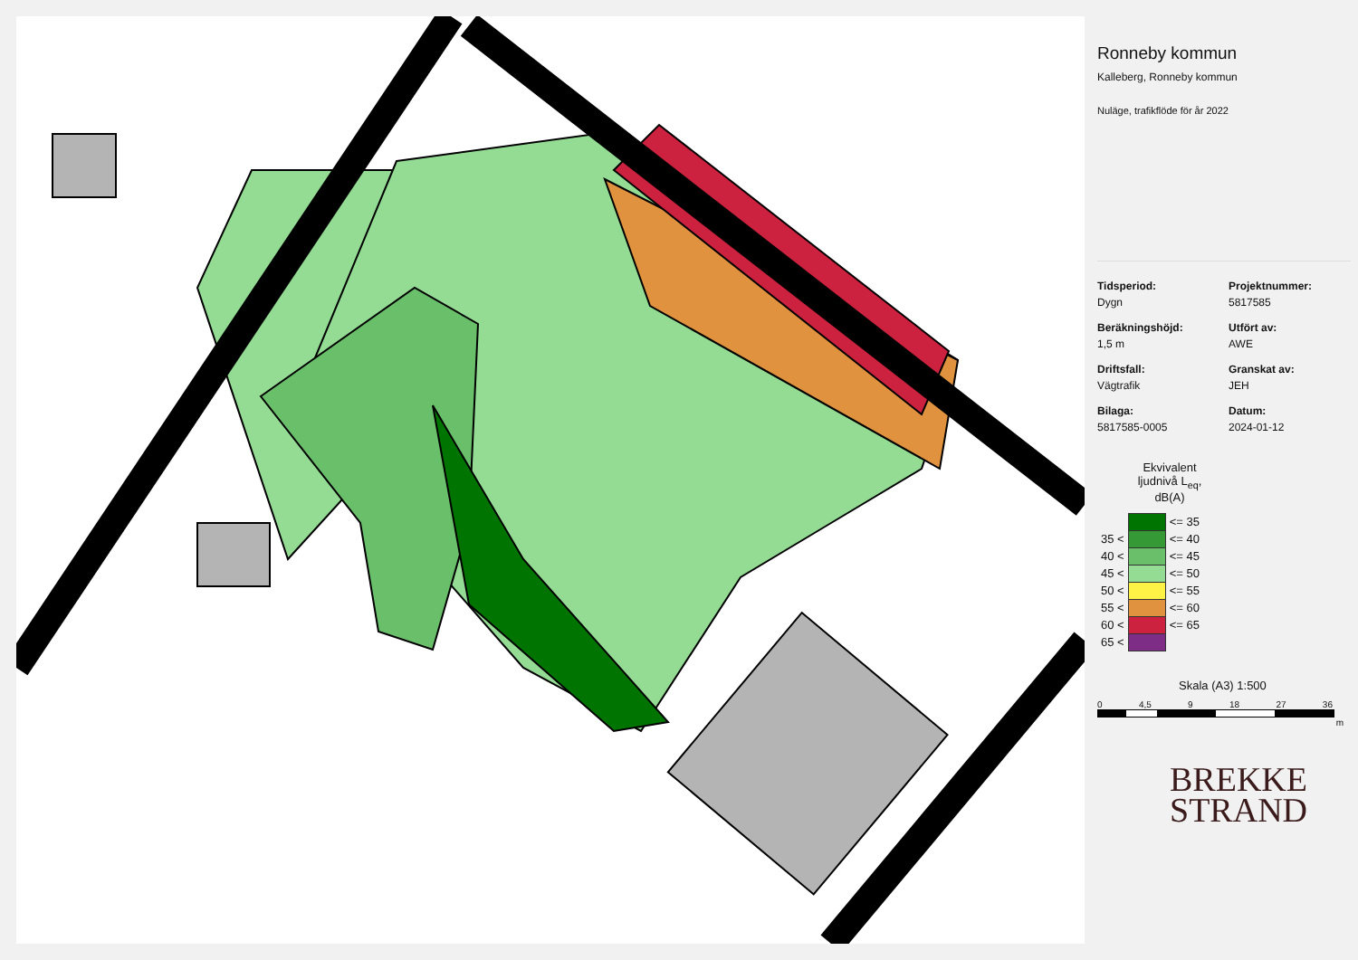Ronneby kommun
Kalleberg, Ronneby kommun
Nuläge, trafikflöde för år 2022
Tidsperiod:
Dygn
Projektnummer:
5817585
Beräkningshöjd:
1,5 m
Utfört av:
AWE
Driftsfall:
Vägtrafik
Granskat av:
JEH
Bilaga:
5817585-0005
Datum:
2024-01-12
Ekvivalent ljudnivå L<sub>eq</sub>, dB(A)
| | | <= 35 |
| 35 < | | <= 40 |
| 40 < | | <= 45 |
| 45 < | | <= 50 |
| 50 < | | <= 55 |
| 55 < | | <= 60 |
| 60 < | | <= 65 |
| 65 < | | |
Skala (A3) 1:500
0 4,5 9 18 27 36
m
BREKKE
STRAND